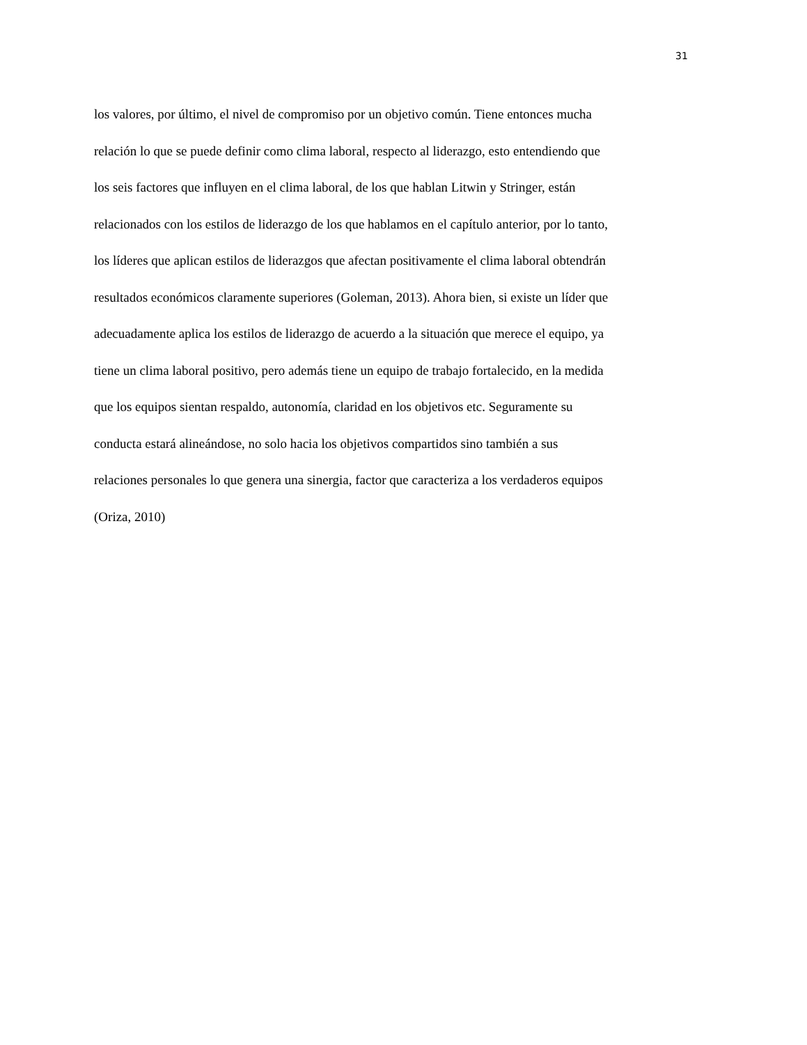31
los valores, por último, el nivel de compromiso por un objetivo común. Tiene entonces mucha
relación lo que se puede definir como clima laboral, respecto al liderazgo, esto entendiendo que
los seis factores que influyen en el clima laboral, de los que hablan Litwin y Stringer, están
relacionados con los estilos de liderazgo de los que hablamos en el capítulo anterior, por lo tanto,
los líderes que aplican estilos de liderazgos que afectan positivamente el clima laboral obtendrán
resultados económicos claramente superiores (Goleman, 2013). Ahora bien, si existe un líder que
adecuadamente aplica los estilos de liderazgo de acuerdo a la situación que merece el equipo, ya
tiene un clima laboral positivo, pero además tiene un equipo de trabajo fortalecido, en la medida
que los equipos sientan respaldo, autonomía, claridad en los objetivos etc. Seguramente su
conducta estará alineándose, no solo hacia los objetivos compartidos sino también a sus
relaciones personales lo que genera una sinergia, factor que caracteriza a los verdaderos equipos
(Oriza, 2010)